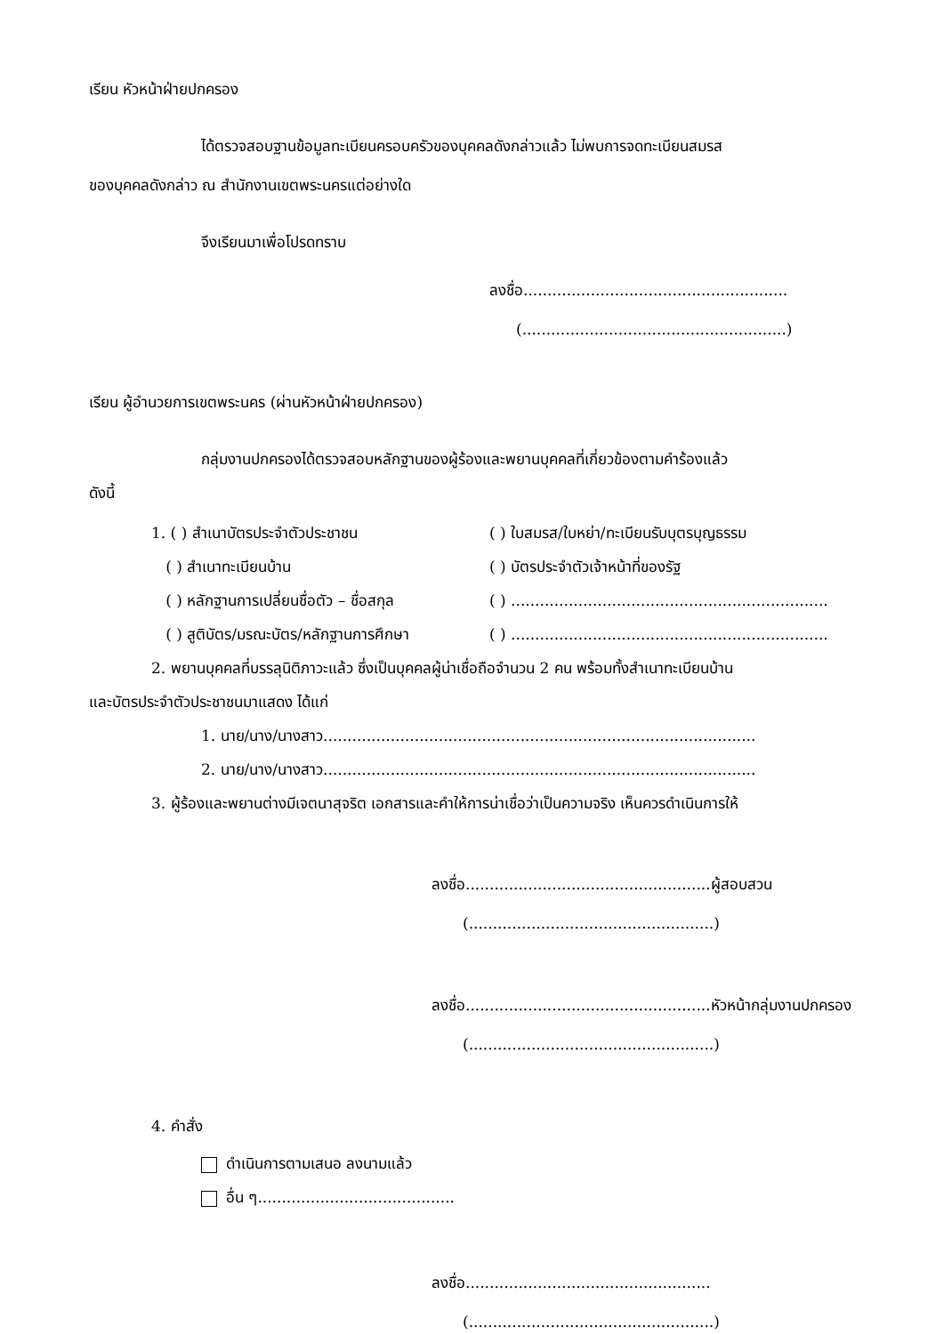เรียน หัวหน้าฝ่ายปกครอง
ได้ตรวจสอบฐานข้อมูลทะเบียนครอบครัวของบุคคลดังกล่าวแล้ว ไม่พบการจดทะเบียนสมรส
ของบุคคลดังกล่าว ณ สำนักงานเขตพระนครแต่อย่างใด
จึงเรียนมาเพื่อโปรดทราบ
ลงชื่อ.......................................................
(.......................................................)
เรียน ผู้อำนวยการเขตพระนคร (ผ่านหัวหน้าฝ่ายปกครอง)
กลุ่มงานปกครองได้ตรวจสอบหลักฐานของผู้ร้องและพยานบุคคลที่เกี่ยวข้องตามคำร้องแล้ว
ดังนี้
1. ( ) สำเนาบัตรประจำตัวประชาชน ( ) ใบสมรส/ใบหย่า/ทะเบียนรับบุตรบุญธรรม
( ) สำเนาทะเบียนบ้าน ( ) บัตรประจำตัวเจ้าหน้าที่ของรัฐ
( ) หลักฐานการเปลี่ยนชื่อตัว – ชื่อสกุล ( ) ..................................................................
( ) สูติบัตร/มรณะบัตร/หลักฐานการศึกษา ( ) ..................................................................
2. พยานบุคคลที่บรรลุนิติภาวะแล้ว ซึ่งเป็นบุคคลผู้น่าเชื่อถือจำนวน 2 คน พร้อมทั้งสำเนาทะเบียนบ้าน
และบัตรประจำตัวประชาชนมาแสดง ได้แก่
1. นาย/นาง/นางสาว..........................................................................................
2. นาย/นาง/นางสาว..........................................................................................
3. ผู้ร้องและพยานต่างมีเจตนาสุจริต เอกสารและคำให้การน่าเชื่อว่าเป็นความจริง เห็นควรดำเนินการให้
ลงชื่อ...................................................ผู้สอบสวน
(...................................................)
ลงชื่อ...................................................หัวหน้ากลุ่มงานปกครอง
(...................................................)
4. คำสั่ง
ดำเนินการตามเสนอ ลงนามแล้ว
อื่น ๆ.........................................
ลงชื่อ...................................................
(...................................................)